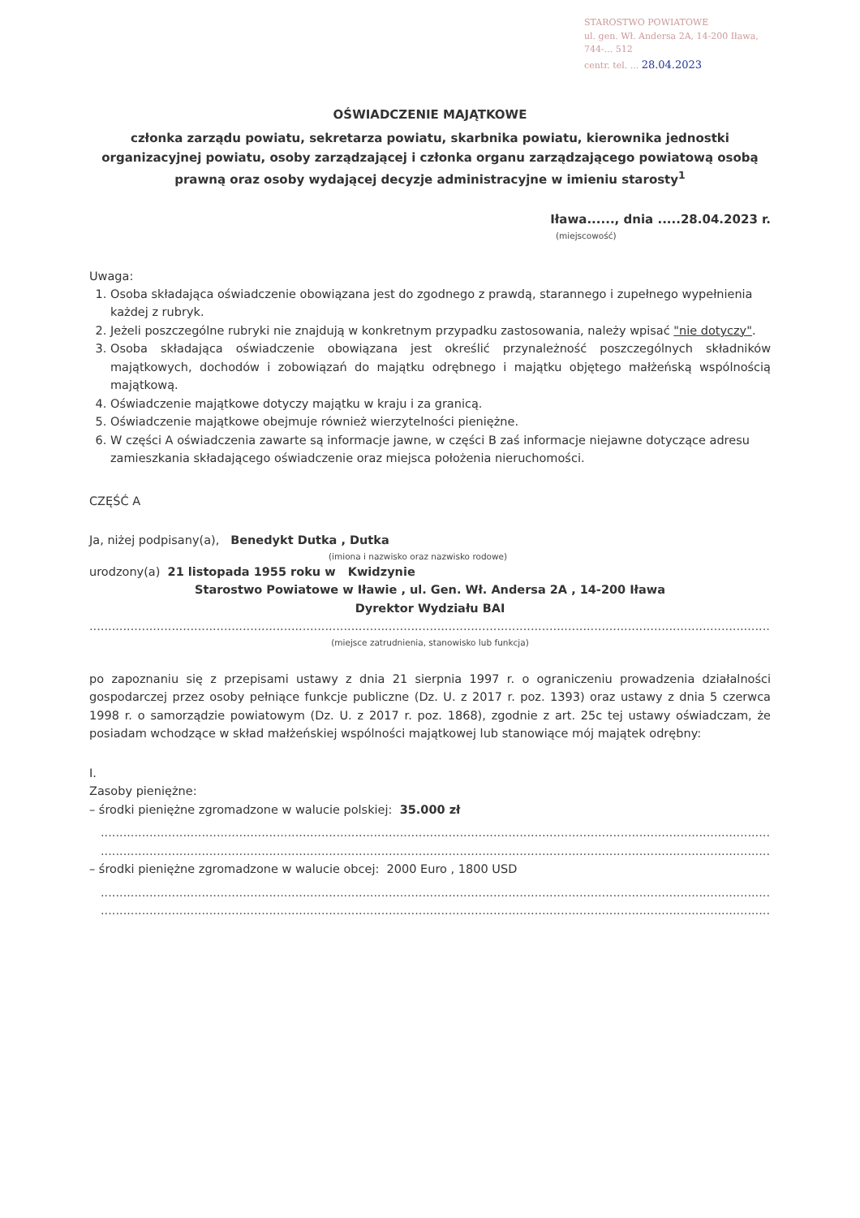STAROSTWO POWIATOWE
ul. gen. Wł. Andersa 2A, 14-200 Iława,
744-... 512
centr. tel. ... 28.04.2023
OŚWIADCZENIE MAJĄTKOWE
członka zarządu powiatu, sekretarza powiatu, skarbnika powiatu, kierownika jednostki organizacyjnej powiatu, osoby zarządzającej i członka organu zarządzającego powiatową osobą prawną oraz osoby wydającej decyzje administracyjne w imieniu starosty<sup>1</sup>
Iława......, dnia .....28.04.2023 r.
(miejscowość)
Uwaga:
1. Osoba składająca oświadczenie obowiązana jest do zgodnego z prawdą, starannego i zupełnego wypełnienia każdej z rubryk.
2. Jeżeli poszczególne rubryki nie znajdują w konkretnym przypadku zastosowania, należy wpisać "nie dotyczy".
3. Osoba składająca oświadczenie obowiązana jest określić przynależność poszczególnych składników majątkowych, dochodów i zobowiązań do majątku odrębnego i majątku objętego małżeńską wspólnością majątkową.
4. Oświadczenie majątkowe dotyczy majątku w kraju i za granicą.
5. Oświadczenie majątkowe obejmuje również wierzytelności pieniężne.
6. W części A oświadczenia zawarte są informacje jawne, w części B zaś informacje niejawne dotyczące adresu zamieszkania składającego oświadczenie oraz miejsca położenia nieruchomości.
CZĘŚĆ A
Ja, niżej podpisany(a), Benedykt Dutka , Dutka
(imiona i nazwisko oraz nazwisko rodowe)
urodzony(a) 21 listopada 1955 roku w Kwidzynie
Starostwo Powiatowe w Iławie , ul. Gen. Wł. Andersa 2A , 14-200 Iława
Dyrektor Wydziału BAI
....................................................................................................................................................................................................,
(miejsce zatrudnienia, stanowisko lub funkcja)
po zapoznaniu się z przepisami ustawy z dnia 21 sierpnia 1997 r. o ograniczeniu prowadzenia działalności gospodarczej przez osoby pełniące funkcje publiczne (Dz. U. z 2017 r. poz. 1393) oraz ustawy z dnia 5 czerwca 1998 r. o samorządzie powiatowym (Dz. U. z 2017 r. poz. 1868), zgodnie z art. 25c tej ustawy oświadczam, że posiadam wchodzące w skład małżeńskiej wspólności majątkowej lub stanowiące mój majątek odrębny:
I.
Zasoby pieniężne:
– środki pieniężne zgromadzone w walucie polskiej: 35.000 zł
..................................................................................................................................................................................................
..................................................................................................................................................................................................
– środki pieniężne zgromadzone w walucie obcej: 2000 Euro , 1800 USD
..................................................................................................................................................................................................
..................................................................................................................................................................................................